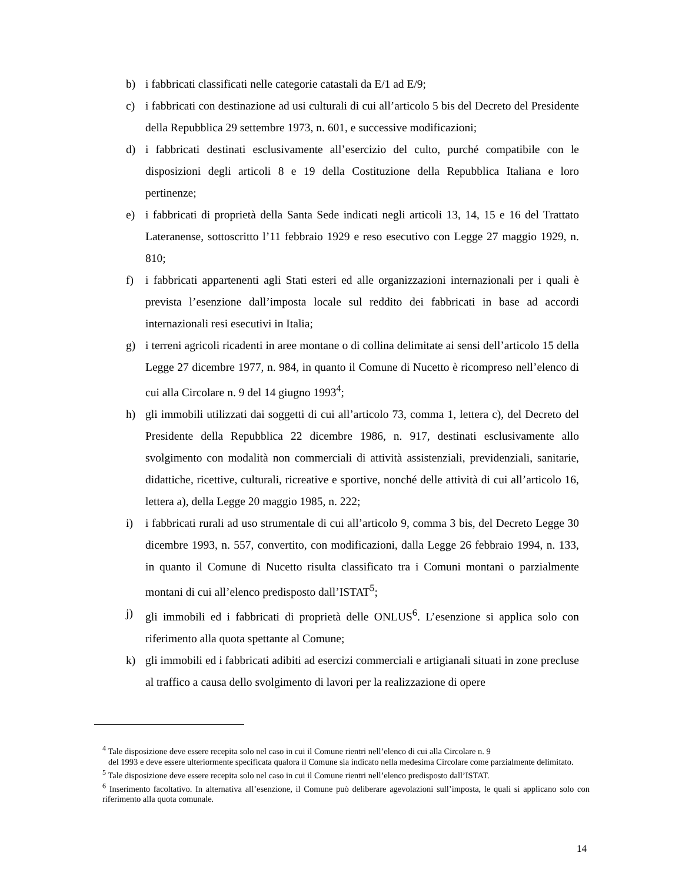b) i fabbricati classificati nelle categorie catastali da E/1 ad E/9;
c) i fabbricati con destinazione ad usi culturali di cui all’articolo 5 bis del Decreto del Presidente della Repubblica 29 settembre 1973, n. 601, e successive modificazioni;
d) i fabbricati destinati esclusivamente all’esercizio del culto, purché compatibile con le disposizioni degli articoli 8 e 19 della Costituzione della Repubblica Italiana e loro pertinenze;
e) i fabbricati di proprietà della Santa Sede indicati negli articoli 13, 14, 15 e 16 del Trattato Lateranense, sottoscritto l’11 febbraio 1929 e reso esecutivo con Legge 27 maggio 1929, n. 810;
f) i fabbricati appartenenti agli Stati esteri ed alle organizzazioni internazionali per i quali è prevista l’esenzione dall’imposta locale sul reddito dei fabbricati in base ad accordi internazionali resi esecutivi in Italia;
g) i terreni agricoli ricadenti in aree montane o di collina delimitate ai sensi dell’articolo 15 della Legge 27 dicembre 1977, n. 984, in quanto il Comune di Nucetto è ricompreso nell’elenco di cui alla Circolare n. 9 del 14 giugno 1993<sup>4</sup>;
h) gli immobili utilizzati dai soggetti di cui all’articolo 73, comma 1, lettera c), del Decreto del Presidente della Repubblica 22 dicembre 1986, n. 917, destinati esclusivamente allo svolgimento con modalità non commerciali di attività assistenziali, previdenziali, sanitarie, didattiche, ricettive, culturali, ricreative e sportive, nonché delle attività di cui all’articolo 16, lettera a), della Legge 20 maggio 1985, n. 222;
i) i fabbricati rurali ad uso strumentale di cui all’articolo 9, comma 3 bis, del Decreto Legge 30 dicembre 1993, n. 557, convertito, con modificazioni, dalla Legge 26 febbraio 1994, n. 133, in quanto il Comune di Nucetto risulta classificato tra i Comuni montani o parzialmente montani di cui all’elenco predisposto dall’ISTAT<sup>5</sup>;
j) gli immobili ed i fabbricati di proprietà delle ONLUS<sup>6</sup>. L’esenzione si applica solo con riferimento alla quota spettante al Comune;
k) gli immobili ed i fabbricati adibiti ad esercizi commerciali e artigianali situati in zone precluse al traffico a causa dello svolgimento di lavori per la realizzazione di opere
<sup>4</sup> Tale disposizione deve essere recepita solo nel caso in cui il Comune rientri nell’elenco di cui alla Circolare n. 9
del 1993 e deve essere ulteriormente specificata qualora il Comune sia indicato nella medesima Circolare come parzialmente delimitato.
<sup>5</sup> Tale disposizione deve essere recepita solo nel caso in cui il Comune rientri nell’elenco predisposto dall’ISTAT.
<sup>6</sup> Inserimento facoltativo. In alternativa all’esenzione, il Comune può deliberare agevolazioni sull’imposta, le quali si applicano solo con riferimento alla quota comunale.
14